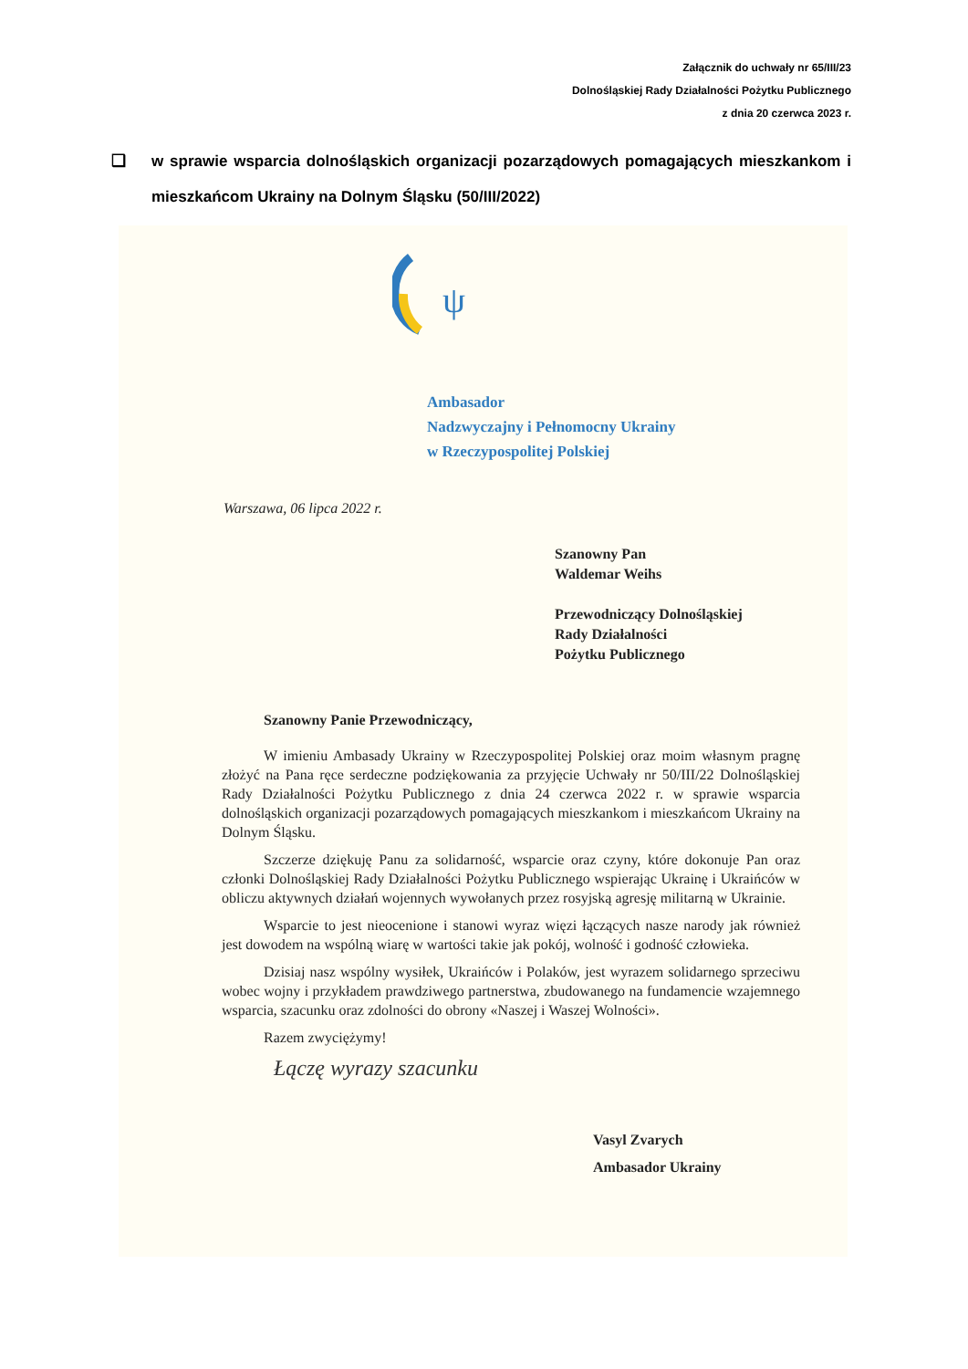Załącznik do uchwały nr 65/III/23
Dolnośląskiej Rady Działalności Pożytku Publicznego
z dnia 20 czerwca 2023 r.
❑ w sprawie wsparcia dolnośląskich organizacji pozarządowych pomagających mieszkankom i mieszkańcom Ukrainy na Dolnym Śląsku (50/III/2022)
ψ
Ambasador
Nadzwyczajny i Pełnomocny Ukrainy
w Rzeczypospolitej Polskiej
Warszawa, 06 lipca 2022 r.
Szanowny Pan
Waldemar Weihs
Przewodniczący Dolnośląskiej
Rady Działalności
Pożytku Publicznego
Szanowny Panie Przewodniczący,
W imieniu Ambasady Ukrainy w Rzeczypospolitej Polskiej oraz moim własnym pragnę złożyć na Pana ręce serdeczne podziękowania za przyjęcie Uchwały nr 50/III/22 Dolnośląskiej Rady Działalności Pożytku Publicznego z dnia 24 czerwca 2022 r. w sprawie wsparcia dolnośląskich organizacji pozarządowych pomagających mieszkankom i mieszkańcom Ukrainy na Dolnym Śląsku.
Szczerze dziękuję Panu za solidarność, wsparcie oraz czyny, które dokonuje Pan oraz członki Dolnośląskiej Rady Działalności Pożytku Publicznego wspierając Ukrainę i Ukraińców w obliczu aktywnych działań wojennych wywołanych przez rosyjską agresję militarną w Ukrainie.
Wsparcie to jest nieocenione i stanowi wyraz więzi łączących nasze narody jak również jest dowodem na wspólną wiarę w wartości takie jak pokój, wolność i godność człowieka.
Dzisiaj nasz wspólny wysiłek, Ukraińców i Polaków, jest wyrazem solidarnego sprzeciwu wobec wojny i przykładem prawdziwego partnerstwa, zbudowanego na fundamencie wzajemnego wsparcia, szacunku oraz zdolności do obrony «Naszej i Waszej Wolności».
Razem zwyciężymy!
Łączę wyrazy szacunku
Vasyl Zvarych
Ambasador Ukrainy